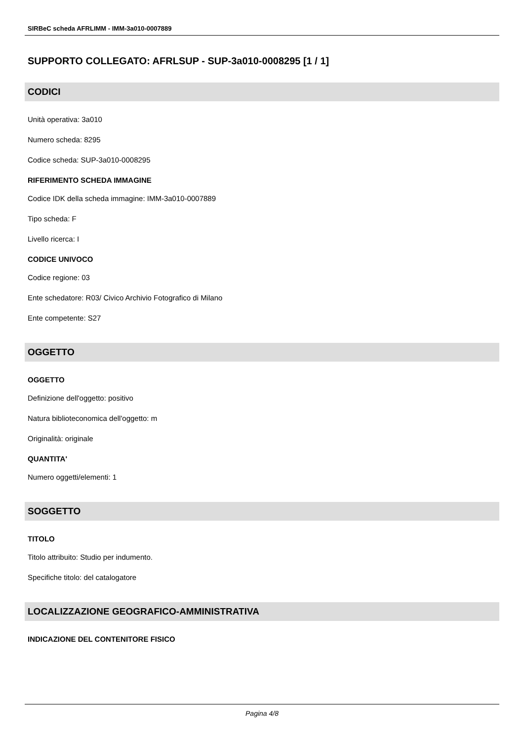SIRBeC scheda AFRLIMM - IMM-3a010-0007889
SUPPORTO COLLEGATO: AFRLSUP - SUP-3a010-0008295 [1 / 1]
CODICI
Unità operativa: 3a010
Numero scheda: 8295
Codice scheda: SUP-3a010-0008295
RIFERIMENTO SCHEDA IMMAGINE
Codice IDK della scheda immagine: IMM-3a010-0007889
Tipo scheda: F
Livello ricerca: I
CODICE UNIVOCO
Codice regione: 03
Ente schedatore: R03/ Civico Archivio Fotografico di Milano
Ente competente: S27
OGGETTO
OGGETTO
Definizione dell'oggetto: positivo
Natura biblioteconomica dell'oggetto: m
Originalità: originale
QUANTITA'
Numero oggetti/elementi: 1
SOGGETTO
TITOLO
Titolo attribuito: Studio per indumento.
Specifiche titolo: del catalogatore
LOCALIZZAZIONE GEOGRAFICO-AMMINISTRATIVA
INDICAZIONE DEL CONTENITORE FISICO
Pagina 4/8